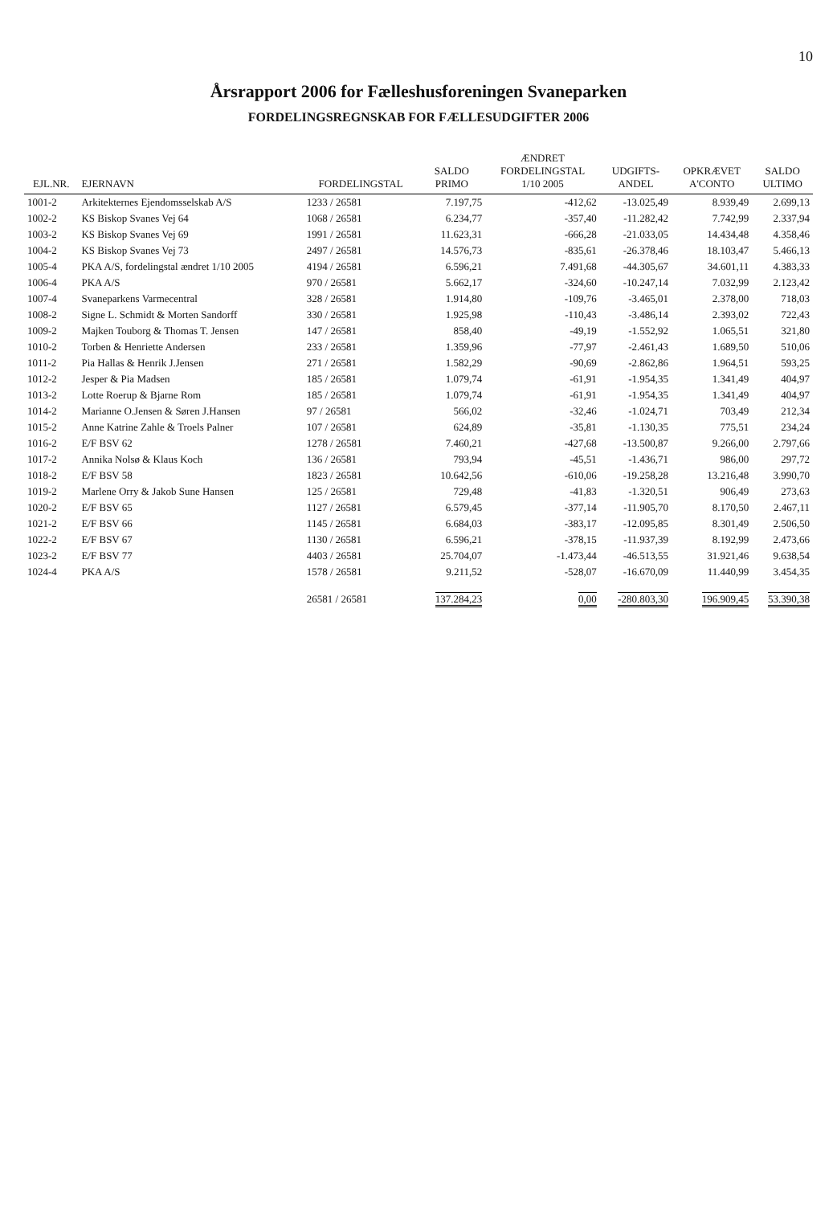10
Årsrapport 2006 for Fælleshusforeningen Svaneparken
FORDELINGSREGNSKAB FOR FÆLLESUDGIFTER 2006
| EJL.NR. | EJERNAVN | FORDELINGSTAL | SALDO PRIMO | ÆNDRET FORDELINGSTAL 1/10 2005 | UDGIFTS- ANDEL | OPKRÆVET A'CONTO | SALDO ULTIMO |
| --- | --- | --- | --- | --- | --- | --- | --- |
| 1001-2 | Arkitekternes Ejendomsselskab A/S | 1233 / 26581 | 7.197,75 | -412,62 | -13.025,49 | 8.939,49 | 2.699,13 |
| 1002-2 | KS Biskop Svanes Vej 64 | 1068 / 26581 | 6.234,77 | -357,40 | -11.282,42 | 7.742,99 | 2.337,94 |
| 1003-2 | KS Biskop Svanes Vej 69 | 1991 / 26581 | 11.623,31 | -666,28 | -21.033,05 | 14.434,48 | 4.358,46 |
| 1004-2 | KS Biskop Svanes Vej 73 | 2497 / 26581 | 14.576,73 | -835,61 | -26.378,46 | 18.103,47 | 5.466,13 |
| 1005-4 | PKA A/S, fordelingstal ændret 1/10 2005 | 4194 / 26581 | 6.596,21 | 7.491,68 | -44.305,67 | 34.601,11 | 4.383,33 |
| 1006-4 | PKA A/S | 970 / 26581 | 5.662,17 | -324,60 | -10.247,14 | 7.032,99 | 2.123,42 |
| 1007-4 | Svaneparkens Varmecentral | 328 / 26581 | 1.914,80 | -109,76 | -3.465,01 | 2.378,00 | 718,03 |
| 1008-2 | Signe L. Schmidt & Morten Sandorff | 330 / 26581 | 1.925,98 | -110,43 | -3.486,14 | 2.393,02 | 722,43 |
| 1009-2 | Majken Touborg & Thomas T. Jensen | 147 / 26581 | 858,40 | -49,19 | -1.552,92 | 1.065,51 | 321,80 |
| 1010-2 | Torben & Henriette Andersen | 233 / 26581 | 1.359,96 | -77,97 | -2.461,43 | 1.689,50 | 510,06 |
| 1011-2 | Pia Hallas & Henrik J.Jensen | 271 / 26581 | 1.582,29 | -90,69 | -2.862,86 | 1.964,51 | 593,25 |
| 1012-2 | Jesper & Pia Madsen | 185 / 26581 | 1.079,74 | -61,91 | -1.954,35 | 1.341,49 | 404,97 |
| 1013-2 | Lotte Roerup & Bjarne Rom | 185 / 26581 | 1.079,74 | -61,91 | -1.954,35 | 1.341,49 | 404,97 |
| 1014-2 | Marianne O.Jensen & Søren J.Hansen | 97 / 26581 | 566,02 | -32,46 | -1.024,71 | 703,49 | 212,34 |
| 1015-2 | Anne Katrine Zahle & Troels Palner | 107 / 26581 | 624,89 | -35,81 | -1.130,35 | 775,51 | 234,24 |
| 1016-2 | E/F BSV 62 | 1278 / 26581 | 7.460,21 | -427,68 | -13.500,87 | 9.266,00 | 2.797,66 |
| 1017-2 | Annika Nolsø & Klaus Koch | 136 / 26581 | 793,94 | -45,51 | -1.436,71 | 986,00 | 297,72 |
| 1018-2 | E/F BSV 58 | 1823 / 26581 | 10.642,56 | -610,06 | -19.258,28 | 13.216,48 | 3.990,70 |
| 1019-2 | Marlene Orry & Jakob Sune Hansen | 125 / 26581 | 729,48 | -41,83 | -1.320,51 | 906,49 | 273,63 |
| 1020-2 | E/F BSV 65 | 1127 / 26581 | 6.579,45 | -377,14 | -11.905,70 | 8.170,50 | 2.467,11 |
| 1021-2 | E/F BSV 66 | 1145 / 26581 | 6.684,03 | -383,17 | -12.095,85 | 8.301,49 | 2.506,50 |
| 1022-2 | E/F BSV 67 | 1130 / 26581 | 6.596,21 | -378,15 | -11.937,39 | 8.192,99 | 2.473,66 |
| 1023-2 | E/F BSV 77 | 4403 / 26581 | 25.704,07 | -1.473,44 | -46.513,55 | 31.921,46 | 9.638,54 |
| 1024-4 | PKA A/S | 1578 / 26581 | 9.211,52 | -528,07 | -16.670,09 | 11.440,99 | 3.454,35 |
| | | 26581 / 26581 | 137.284,23 | 0,00 | -280.803,30 | 196.909,45 | 53.390,38 |